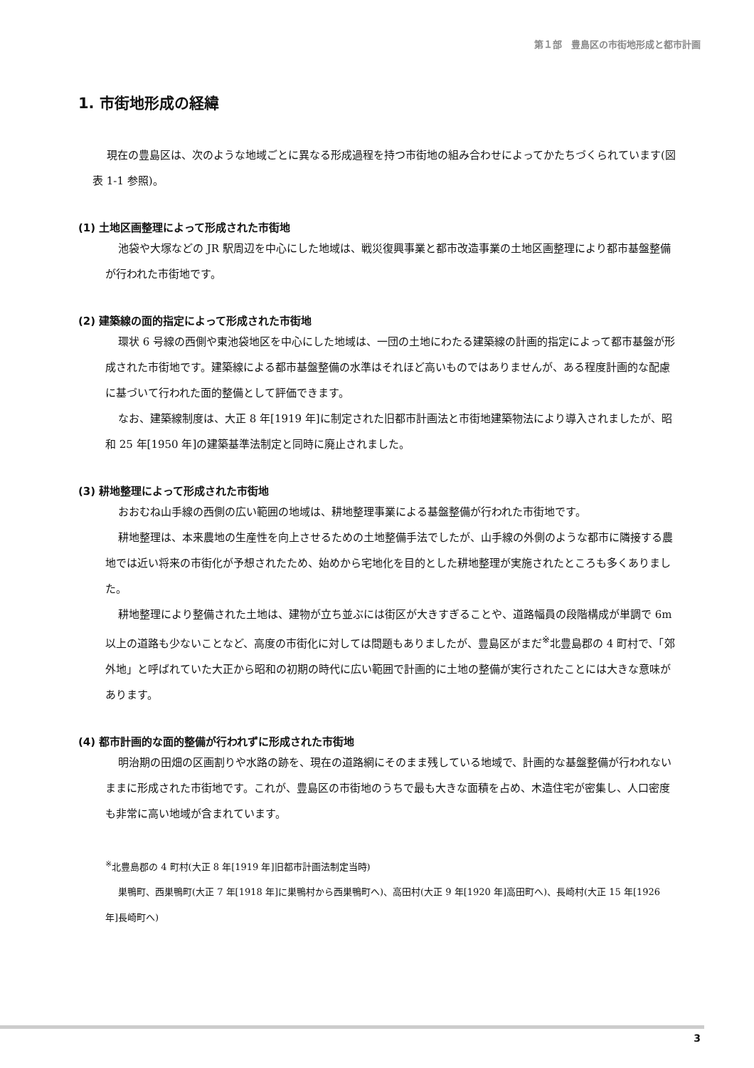第１部　豊島区の市街地形成と都市計画
1. 市街地形成の経緯
現在の豊島区は、次のような地域ごとに異なる形成過程を持つ市街地の組み合わせによってかたちづくられています(図表 1-1 参照)。
(1) 土地区画整理によって形成された市街地
池袋や大塚などの JR 駅周辺を中心にした地域は、戦災復興事業と都市改造事業の土地区画整理により都市基盤整備が行われた市街地です。
(2) 建築線の面的指定によって形成された市街地
環状 6 号線の西側や東池袋地区を中心にした地域は、一団の土地にわたる建築線の計画的指定によって都市基盤が形成された市街地です。建築線による都市基盤整備の水準はそれほど高いものではありませんが、ある程度計画的な配慮に基づいて行われた面的整備として評価できます。
なお、建築線制度は、大正 8 年[1919 年]に制定された旧都市計画法と市街地建築物法により導入されましたが、昭和 25 年[1950 年]の建築基準法制定と同時に廃止されました。
(3) 耕地整理によって形成された市街地
おおむね山手線の西側の広い範囲の地域は、耕地整理事業による基盤整備が行われた市街地です。
耕地整理は、本来農地の生産性を向上させるための土地整備手法でしたが、山手線の外側のような都市に隣接する農地では近い将来の市街化が予想されたため、始めから宅地化を目的とした耕地整理が実施されたところも多くありました。
耕地整理により整備された土地は、建物が立ち並ぶには街区が大きすぎることや、道路幅員の段階構成が単調で 6m 以上の道路も少ないことなど、高度の市街化に対しては問題もありましたが、豊島区がまだ<sup>※</sup>北豊島郡の 4 町村で、「郊外地」と呼ばれていた大正から昭和の初期の時代に広い範囲で計画的に土地の整備が実行されたことには大きな意味があります。
(4) 都市計画的な面的整備が行われずに形成された市街地
明治期の田畑の区画割りや水路の跡を、現在の道路網にそのまま残している地域で、計画的な基盤整備が行われないままに形成された市街地です。これが、豊島区の市街地のうちで最も大きな面積を占め、木造住宅が密集し、人口密度も非常に高い地域が含まれています。
<sup>※</sup>北豊島郡の 4 町村(大正 8 年[1919 年]旧都市計画法制定当時)
巣鴨町、西巣鴨町(大正 7 年[1918 年]に巣鴨村から西巣鴨町へ)、高田村(大正 9 年[1920 年]高田町へ)、長崎村(大正 15 年[1926 年]長崎町へ)
3